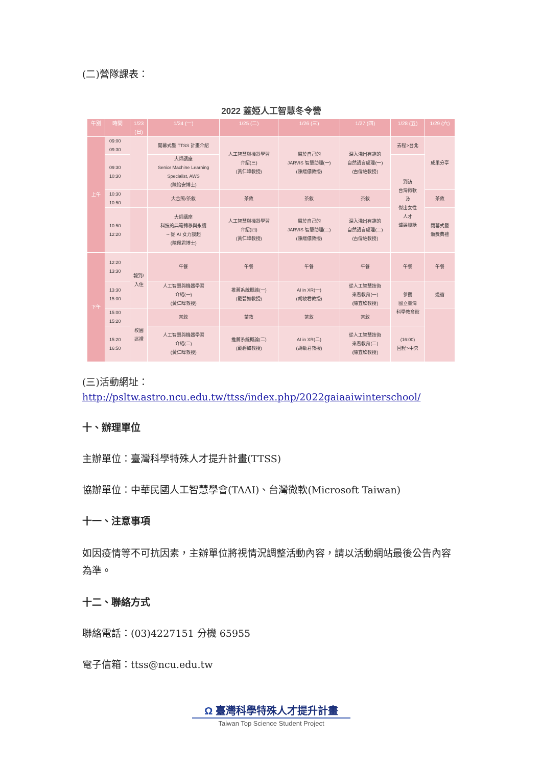(二)營隊課表：
2022 蓋婭人工智慧冬令營
| 午別 | 時間 | 1/23 (日) | 1/24 (一) | 1/25 (二) | 1/26 (三) | 1/27 (四) | 1/28 (五) | 1/29 (六) |
| --- | --- | --- | --- | --- | --- | --- | --- | --- |
| 上午 | 09:00 09:30 | | 開幕式暨 TTSS 計畫介紹 | 人工智慧與機器學習 介紹(三) (黃仁暐教授) | 屬於自己的 JARVIS 智慧助理(一) (陳縕儂教授) | 深入淺出有趣的 自然語言處理(一) (古倫維教授) | 去程>台北 | 成果分享 |
| | 09:30 10:30 | | 大師講座 Senior Machine Learning Specialist, AWS (陳怡安博士) | | | | 到訪 台灣微軟 及 傑出女性 人才 爐邊談話 | |
| | 10:30 10:50 | | 大合照/茶敘 | 茶敘 | 茶敘 | 茶敘 | | 茶敘 |
| | 10:50 12:20 | | 大師講座 科技的典範轉移與永續 -- 從 AI 女力談起 (陳佩君博士) | 人工智慧與機器學習 介紹(四) (黃仁暐教授) | 屬於自己的 JARVIS 智慧助理(二) (陳縕儂教授) | 深入淺出有趣的 自然語言處理(二) (古倫維教授) | | 閉幕式暨 頒獎典禮 |
| 下午 | 12:20 13:30 | 報到/ 入住 | 午餐 | 午餐 | 午餐 | 午餐 | 午餐 | 午餐 |
| | 13:30 15:00 | | 人工智慧與機器學習 介紹(一) (黃仁暐教授) | 推薦系統概論(一) (戴碧如教授) | AI in XR(一) (胡敏君教授) | 從人工智慧技術 來看教育(一) (陳宜欣教授) | 參觀 國立臺灣 科學教育館 | 退宿 |
| | 15:00 15:20 | 校園 巡禮 | 茶敘 | 茶敘 | 茶敘 | 茶敘 | | |
| | 15:20 16:50 | | 人工智慧與機器學習 介紹(二) (黃仁暐教授) | 推薦系統概論(二) (戴碧如教授) | AI in XR(二) (胡敏君教授) | 從人工智慧技術 來看教育(二) (陳宜欣教授) | (16:00) 回程>中央 | |
(三)活動網址：
http://psltw.astro.ncu.edu.tw/ttss/index.php/2022gaiaaiwinterschool/
十、辦理單位
主辦單位：臺灣科學特殊人才提升計畫(TTSS)
協辦單位：中華民國人工智慧學會(TAAI)、台灣微軟(Microsoft Taiwan)
十一、注意事項
如因疫情等不可抗因素，主辦單位將視情況調整活動內容，請以活動網站最後公告內容為準。
十二、聯絡方式
聯絡電話：(03)4227151 分機 65955
電子信箱：ttss@ncu.edu.tw
Ω 臺灣科學特殊人才提升計畫
Taiwan Top Science Student Project